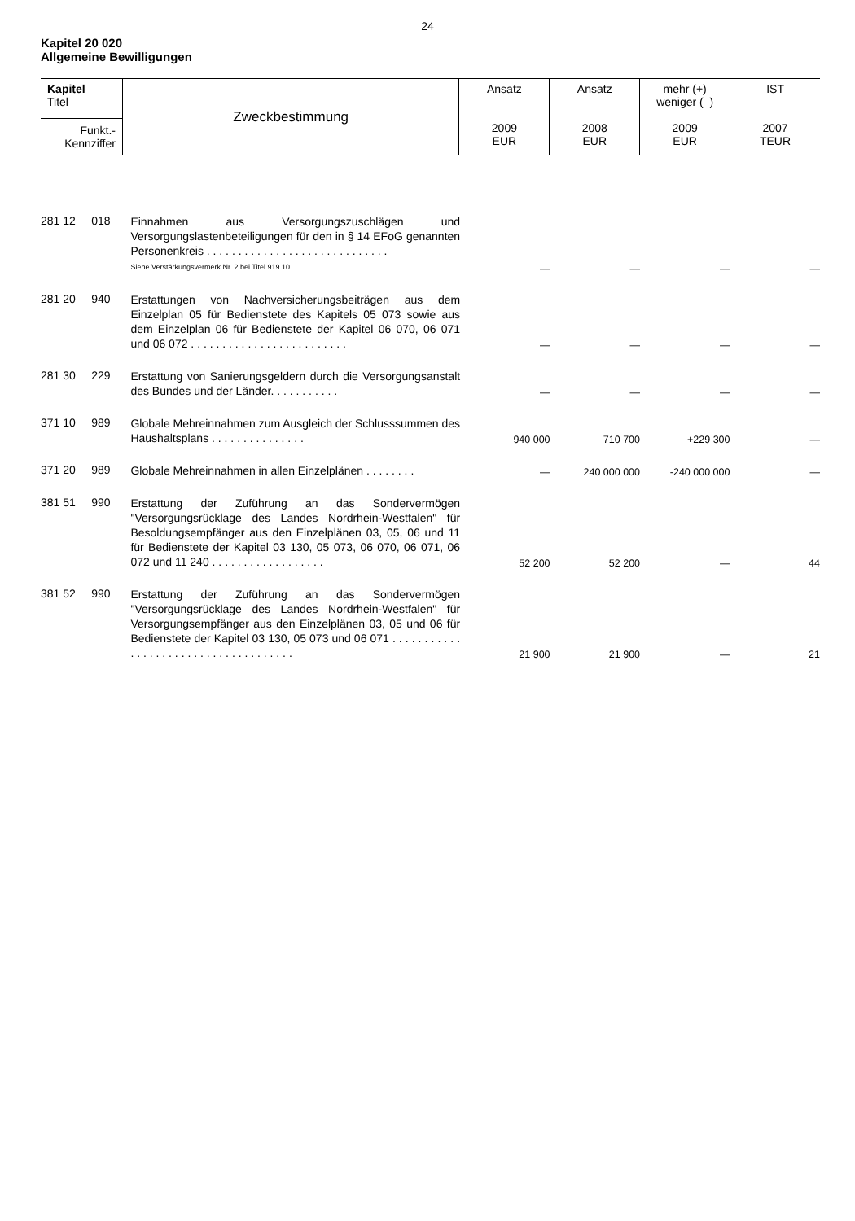24
Kapitel 20 020
Allgemeine Bewilligungen
| Kapitel Titel Funkt.- Kennziffer | Zweckbestimmung | Ansatz 2009 EUR | Ansatz 2008 EUR | mehr (+) weniger (–) 2009 EUR | IST 2007 TEUR |
| 281 12 | 018 | Einnahmen aus Versorgungszuschlägen und Versorgungslastenbeteiligungen für den in § 14 EFoG genannten Personenkreis . . . . . . . . . . . . . . . . . . . . . . . . . . . . . Siehe Verstärkungsvermerk Nr. 2 bei Titel 919 10. | — | — | — | — |
| 281 20 | 940 | Erstattungen von Nachversicherungsbeiträgen aus dem Einzelplan 05 für Bedienstete des Kapitels 05 073 sowie aus dem Einzelplan 06 für Bedienstete der Kapitel 06 070, 06 071 und 06 072 . . . . . . . . . . . . . . . . . . . . . . . . . | — | — | — | — |
| 281 30 | 229 | Erstattung von Sanierungsgeldern durch die Versorgungsanstalt des Bundes und der Länder. . . . . . . . . . . | — | — | — | — |
| 371 10 | 989 | Globale Mehreinnahmen zum Ausgleich der Schlusssummen des Haushaltsplans . . . . . . . . . . . . . . . | 940 000 | 710 700 | +229 300 | — |
| 371 20 | 989 | Globale Mehreinnahmen in allen Einzelplänen . . . . . . . . | — | 240 000 000 | -240 000 000 | — |
| 381 51 | 990 | Erstattung der Zuführung an das Sondervermögen "Versorgungsrücklage des Landes Nordrhein-Westfalen" für Besoldungsempfänger aus den Einzelplänen 03, 05, 06 und 11 für Bedienstete der Kapitel 03 130, 05 073, 06 070, 06 071, 06 072 und 11 240 . . . . . . . . . . . . . . . . . . | 52 200 | 52 200 | — | 44 |
| 381 52 | 990 | Erstattung der Zuführung an das Sondervermögen "Versorgungsrücklage des Landes Nordrhein-Westfalen" für Versorgungsempfänger aus den Einzelplänen 03, 05 und 06 für Bedienstete der Kapitel 03 130, 05 073 und 06 071 . . . . . . . . . . . . . . . . . . . . . . . . . . . . . . . . . . . . . | 21 900 | 21 900 | — | 21 |